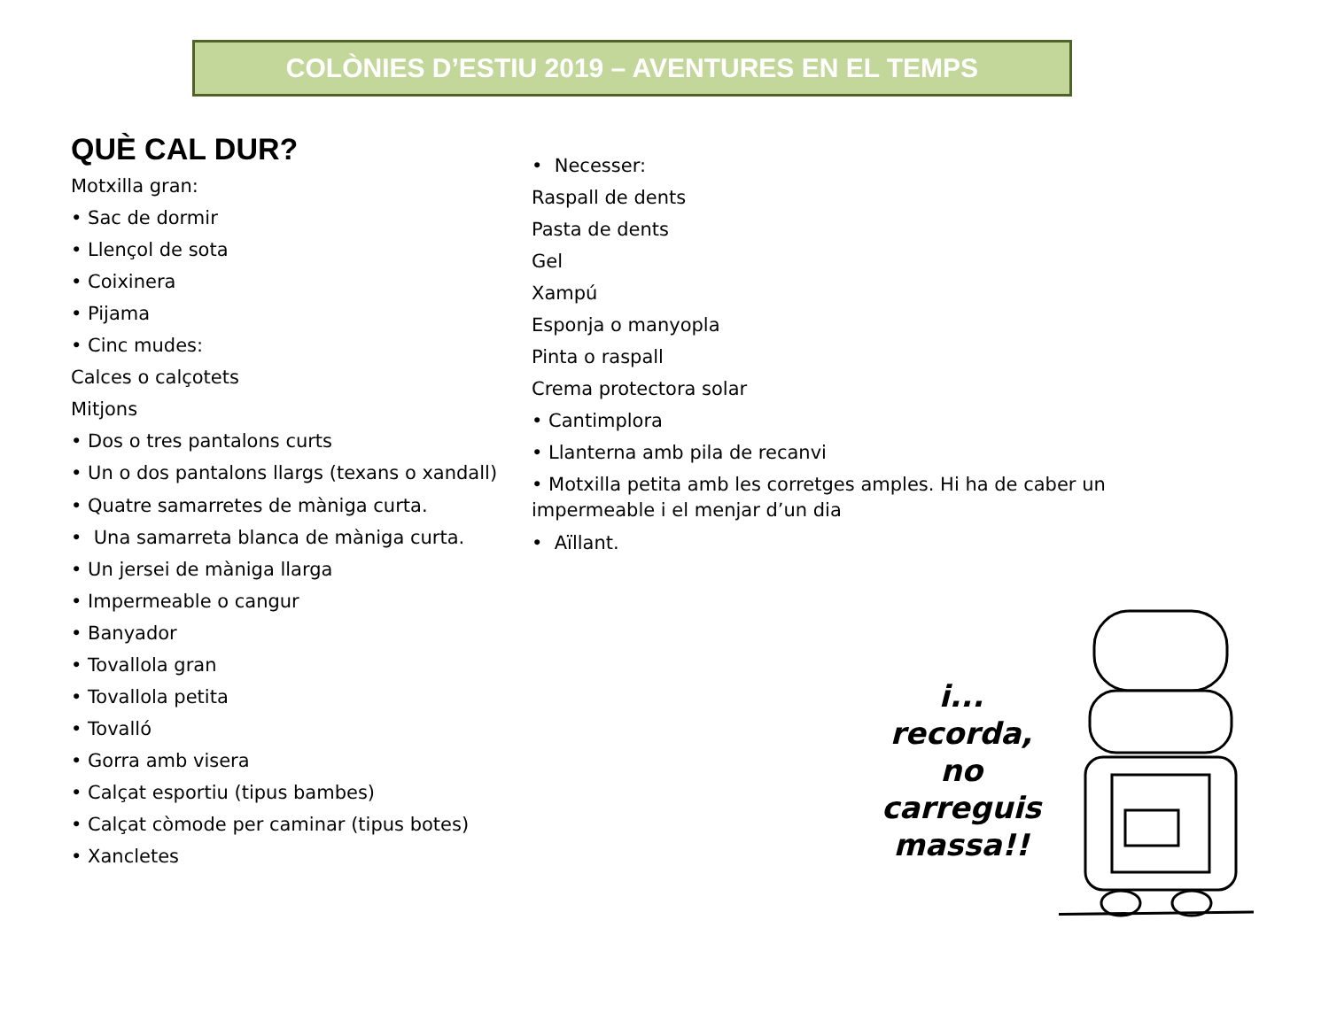COLÒNIES D’ESTIU 2019 – AVENTURES EN EL TEMPS
QUÈ CAL DUR?
Motxilla gran:
• Sac de dormir
• Llençol de sota
• Coixinera
• Pijama
• Cinc mudes:
Calces o calçotets
Mitjons
• Dos o tres pantalons curts
• Un o dos pantalons llargs (texans o xandall)
• Quatre samarretes de màniga curta.
• Una samarreta blanca de màniga curta.
• Un jersei de màniga llarga
• Impermeable o cangur
• Banyador
• Tovallola gran
• Tovallola petita
• Tovalló
• Gorra amb visera
• Calçat esportiu (tipus bambes)
• Calçat còmode per caminar (tipus botes)
• Xancletes
• Necesser:
Raspall de dents
Pasta de dents
Gel
Xampú
Esponja o manyopla
Pinta o raspall
Crema protectora solar
• Cantimplora
• Llanterna amb pila de recanvi
• Motxilla petita amb les corretges amples. Hi ha de caber un impermeable i el menjar d’un dia
• Aïllant.
i...
recorda,
no
carreguis
massa!!